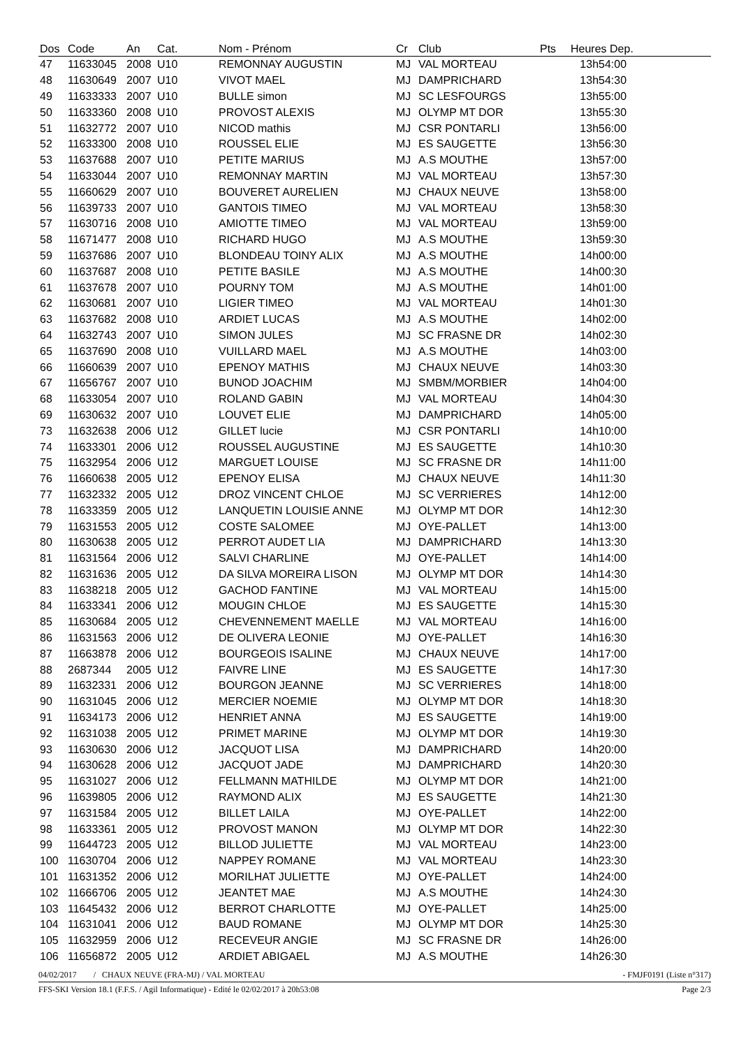| Dos | Code | An | Cat. | Nom - Prénom | Cr | Club | Pts | Heures Dep. |
| --- | --- | --- | --- | --- | --- | --- | --- | --- |
| 47 | 11633045 | 2008 | U10 | REMONNAY AUGUSTIN | MJ | VAL MORTEAU | | 13h54:00 |
| 48 | 11630649 | 2007 | U10 | VIVOT MAEL | MJ | DAMPRICHARD | | 13h54:30 |
| 49 | 11633333 | 2007 | U10 | BULLE simon | MJ | SC LESFOURGS | | 13h55:00 |
| 50 | 11633360 | 2008 | U10 | PROVOST ALEXIS | MJ | OLYMP MT DOR | | 13h55:30 |
| 51 | 11632772 | 2007 | U10 | NICOD mathis | MJ | CSR PONTARLI | | 13h56:00 |
| 52 | 11633300 | 2008 | U10 | ROUSSEL ELIE | MJ | ES SAUGETTE | | 13h56:30 |
| 53 | 11637688 | 2007 | U10 | PETITE MARIUS | MJ | A.S MOUTHE | | 13h57:00 |
| 54 | 11633044 | 2007 | U10 | REMONNAY MARTIN | MJ | VAL MORTEAU | | 13h57:30 |
| 55 | 11660629 | 2007 | U10 | BOUVERET AURELIEN | MJ | CHAUX NEUVE | | 13h58:00 |
| 56 | 11639733 | 2007 | U10 | GANTOIS TIMEO | MJ | VAL MORTEAU | | 13h58:30 |
| 57 | 11630716 | 2008 | U10 | AMIOTTE TIMEO | MJ | VAL MORTEAU | | 13h59:00 |
| 58 | 11671477 | 2008 | U10 | RICHARD HUGO | MJ | A.S MOUTHE | | 13h59:30 |
| 59 | 11637686 | 2007 | U10 | BLONDEAU TOINY ALIX | MJ | A.S MOUTHE | | 14h00:00 |
| 60 | 11637687 | 2008 | U10 | PETITE BASILE | MJ | A.S MOUTHE | | 14h00:30 |
| 61 | 11637678 | 2007 | U10 | POURNY TOM | MJ | A.S MOUTHE | | 14h01:00 |
| 62 | 11630681 | 2007 | U10 | LIGIER TIMEO | MJ | VAL MORTEAU | | 14h01:30 |
| 63 | 11637682 | 2008 | U10 | ARDIET LUCAS | MJ | A.S MOUTHE | | 14h02:00 |
| 64 | 11632743 | 2007 | U10 | SIMON JULES | MJ | SC FRASNE DR | | 14h02:30 |
| 65 | 11637690 | 2008 | U10 | VUILLARD MAEL | MJ | A.S MOUTHE | | 14h03:00 |
| 66 | 11660639 | 2007 | U10 | EPENOY MATHIS | MJ | CHAUX NEUVE | | 14h03:30 |
| 67 | 11656767 | 2007 | U10 | BUNOD JOACHIM | MJ | SMBM/MORBIER | | 14h04:00 |
| 68 | 11633054 | 2007 | U10 | ROLAND GABIN | MJ | VAL MORTEAU | | 14h04:30 |
| 69 | 11630632 | 2007 | U10 | LOUVET ELIE | MJ | DAMPRICHARD | | 14h05:00 |
| 73 | 11632638 | 2006 | U12 | GILLET lucie | MJ | CSR PONTARLI | | 14h10:00 |
| 74 | 11633301 | 2006 | U12 | ROUSSEL AUGUSTINE | MJ | ES SAUGETTE | | 14h10:30 |
| 75 | 11632954 | 2006 | U12 | MARGUET LOUISE | MJ | SC FRASNE DR | | 14h11:00 |
| 76 | 11660638 | 2005 | U12 | EPENOY ELISA | MJ | CHAUX NEUVE | | 14h11:30 |
| 77 | 11632332 | 2005 | U12 | DROZ VINCENT CHLOE | MJ | SC VERRIERES | | 14h12:00 |
| 78 | 11633359 | 2005 | U12 | LANQUETIN LOUISIE ANNE | MJ | OLYMP MT DOR | | 14h12:30 |
| 79 | 11631553 | 2005 | U12 | COSTE SALOMEE | MJ | OYE-PALLET | | 14h13:00 |
| 80 | 11630638 | 2005 | U12 | PERROT AUDET LIA | MJ | DAMPRICHARD | | 14h13:30 |
| 81 | 11631564 | 2006 | U12 | SALVI CHARLINE | MJ | OYE-PALLET | | 14h14:00 |
| 82 | 11631636 | 2005 | U12 | DA SILVA MOREIRA LISON | MJ | OLYMP MT DOR | | 14h14:30 |
| 83 | 11638218 | 2005 | U12 | GACHOD FANTINE | MJ | VAL MORTEAU | | 14h15:00 |
| 84 | 11633341 | 2006 | U12 | MOUGIN CHLOE | MJ | ES SAUGETTE | | 14h15:30 |
| 85 | 11630684 | 2005 | U12 | CHEVENNEMENT MAELLE | MJ | VAL MORTEAU | | 14h16:00 |
| 86 | 11631563 | 2006 | U12 | DE OLIVERA LEONIE | MJ | OYE-PALLET | | 14h16:30 |
| 87 | 11663878 | 2006 | U12 | BOURGEOIS ISALINE | MJ | CHAUX NEUVE | | 14h17:00 |
| 88 | 2687344 | 2005 | U12 | FAIVRE LINE | MJ | ES SAUGETTE | | 14h17:30 |
| 89 | 11632331 | 2006 | U12 | BOURGON JEANNE | MJ | SC VERRIERES | | 14h18:00 |
| 90 | 11631045 | 2006 | U12 | MERCIER NOEMIE | MJ | OLYMP MT DOR | | 14h18:30 |
| 91 | 11634173 | 2006 | U12 | HENRIET ANNA | MJ | ES SAUGETTE | | 14h19:00 |
| 92 | 11631038 | 2005 | U12 | PRIMET MARINE | MJ | OLYMP MT DOR | | 14h19:30 |
| 93 | 11630630 | 2006 | U12 | JACQUOT LISA | MJ | DAMPRICHARD | | 14h20:00 |
| 94 | 11630628 | 2006 | U12 | JACQUOT JADE | MJ | DAMPRICHARD | | 14h20:30 |
| 95 | 11631027 | 2006 | U12 | FELLMANN MATHILDE | MJ | OLYMP MT DOR | | 14h21:00 |
| 96 | 11639805 | 2006 | U12 | RAYMOND ALIX | MJ | ES SAUGETTE | | 14h21:30 |
| 97 | 11631584 | 2005 | U12 | BILLET LAILA | MJ | OYE-PALLET | | 14h22:00 |
| 98 | 11633361 | 2005 | U12 | PROVOST MANON | MJ | OLYMP MT DOR | | 14h22:30 |
| 99 | 11644723 | 2005 | U12 | BILLOD JULIETTE | MJ | VAL MORTEAU | | 14h23:00 |
| 100 | 11630704 | 2006 | U12 | NAPPEY ROMANE | MJ | VAL MORTEAU | | 14h23:30 |
| 101 | 11631352 | 2006 | U12 | MORILHAT JULIETTE | MJ | OYE-PALLET | | 14h24:00 |
| 102 | 11666706 | 2005 | U12 | JEANTET MAE | MJ | A.S MOUTHE | | 14h24:30 |
| 103 | 11645432 | 2006 | U12 | BERROT CHARLOTTE | MJ | OYE-PALLET | | 14h25:00 |
| 104 | 11631041 | 2006 | U12 | BAUD ROMANE | MJ | OLYMP MT DOR | | 14h25:30 |
| 105 | 11632959 | 2006 | U12 | RECEVEUR ANGIE | MJ | SC FRASNE DR | | 14h26:00 |
| 106 | 11656872 | 2005 | U12 | ARDIET ABIGAEL | MJ | A.S MOUTHE | | 14h26:30 |
04/02/2017 / CHAUX NEUVE (FRA-MJ) / VAL MORTEAU - FMJF0191 (Liste n°317)
FFS-SKI Version 18.1 (F.F.S. / Agil Informatique) - Edité le 02/02/2017 à 20h53:08 Page 2/3